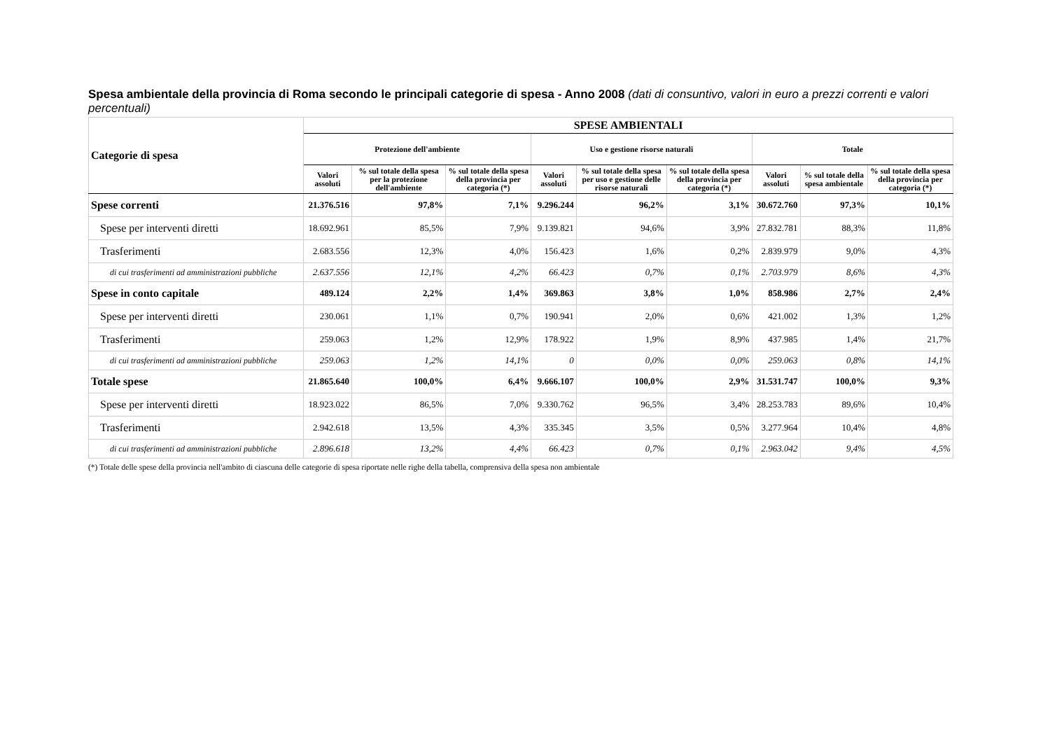Spesa ambientale della provincia di Roma secondo le principali categorie di spesa - Anno 2008 (dati di consuntivo, valori in euro a prezzi correnti e valori percentuali)
| Categorie di spesa | SPESE AMBIENTALI | | | | | | | | |
| --- | --- | --- | --- | --- | --- | --- | --- | --- | --- |
| | Protezione dell'ambiente | | | Uso e gestione risorse naturali | | | Totale | | |
| | Valori assoluti | % sul totale della spesa per la protezione dell'ambiente | % sul totale della spesa della provincia per categoria (*) | Valori assoluti | % sul totale della spesa per uso e gestione delle risorse naturali | % sul totale della spesa della provincia per categoria (*) | Valori assoluti | % sul totale della spesa ambientale | % sul totale della spesa della provincia per categoria (*) |
| Spese correnti | 21.376.516 | 97,8% | 7,1% | 9.296.244 | 96,2% | 3,1% | 30.672.760 | 97,3% | 10,1% |
| Spese per interventi diretti | 18.692.961 | 85,5% | 7,9% | 9.139.821 | 94,6% | 3,9% | 27.832.781 | 88,3% | 11,8% |
| Trasferimenti | 2.683.556 | 12,3% | 4,0% | 156.423 | 1,6% | 0,2% | 2.839.979 | 9,0% | 4,3% |
| di cui trasferimenti ad amministrazioni pubbliche | 2.637.556 | 12,1% | 4,2% | 66.423 | 0,7% | 0,1% | 2.703.979 | 8,6% | 4,3% |
| Spese in conto capitale | 489.124 | 2,2% | 1,4% | 369.863 | 3,8% | 1,0% | 858.986 | 2,7% | 2,4% |
| Spese per interventi diretti | 230.061 | 1,1% | 0,7% | 190.941 | 2,0% | 0,6% | 421.002 | 1,3% | 1,2% |
| Trasferimenti | 259.063 | 1,2% | 12,9% | 178.922 | 1,9% | 8,9% | 437.985 | 1,4% | 21,7% |
| di cui trasferimenti ad amministrazioni pubbliche | 259.063 | 1,2% | 14,1% | 0 | 0,0% | 0,0% | 259.063 | 0,8% | 14,1% |
| Totale spese | 21.865.640 | 100,0% | 6,4% | 9.666.107 | 100,0% | 2,9% | 31.531.747 | 100,0% | 9,3% |
| Spese per interventi diretti | 18.923.022 | 86,5% | 7,0% | 9.330.762 | 96,5% | 3,4% | 28.253.783 | 89,6% | 10,4% |
| Trasferimenti | 2.942.618 | 13,5% | 4,3% | 335.345 | 3,5% | 0,5% | 3.277.964 | 10,4% | 4,8% |
| di cui trasferimenti ad amministrazioni pubbliche | 2.896.618 | 13,2% | 4,4% | 66.423 | 0,7% | 0,1% | 2.963.042 | 9,4% | 4,5% |
(*) Totale delle spese della provincia nell'ambito di ciascuna delle categorie di spesa riportate nelle righe della tabella, comprensiva della spesa non ambientale